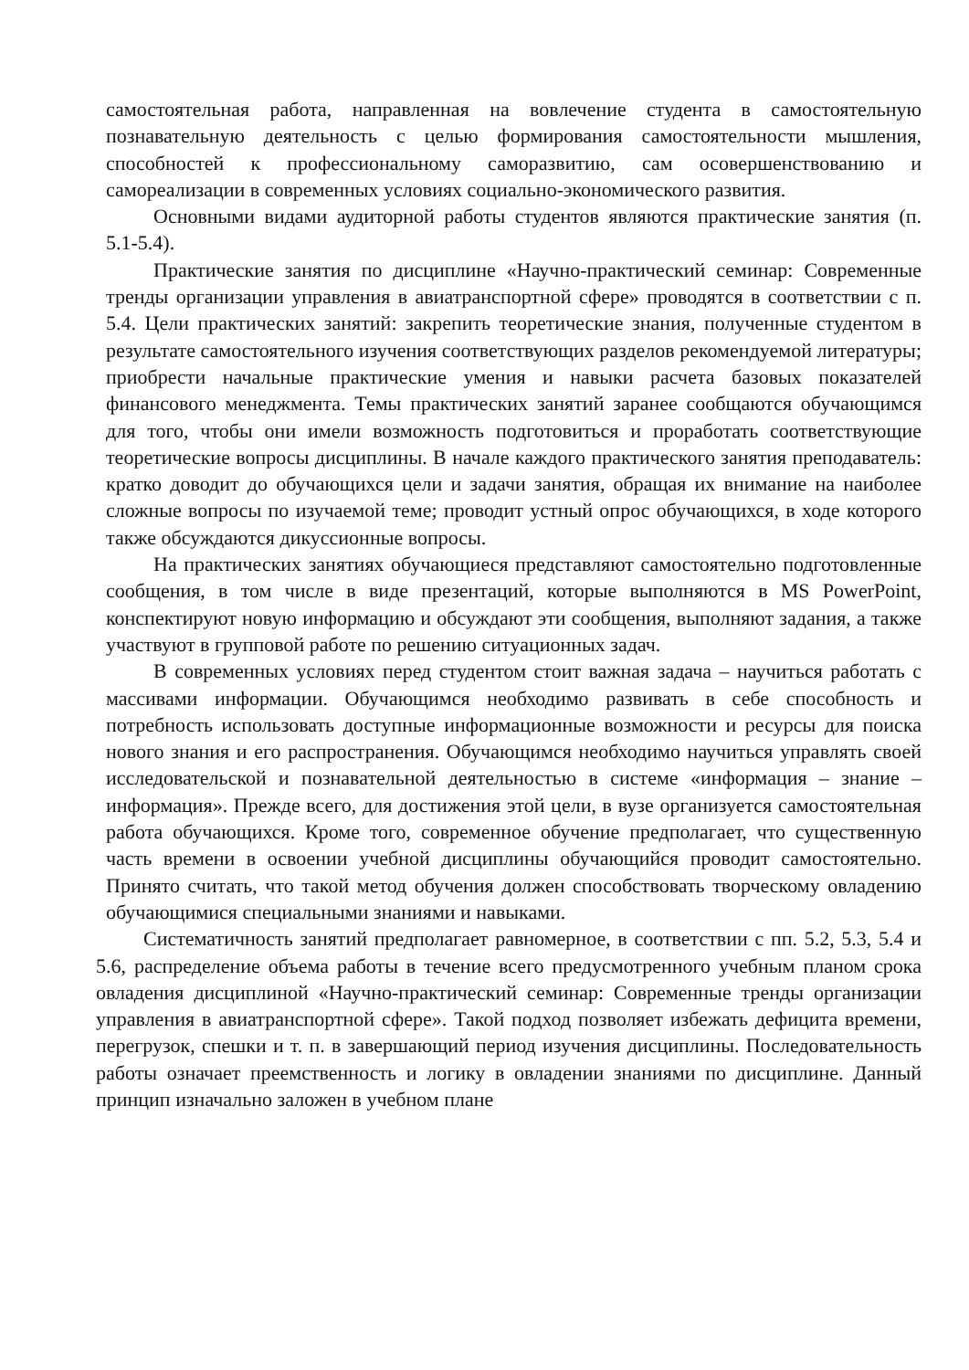самостоятельная работа, направленная на вовлечение студента в самостоятельную познавательную деятельность с целью формирования самостоятельности мышления, способностей к профессиональному саморазвитию, сам осовершенствованию и самореализации в современных условиях социально-экономического развития.
Основными видами аудиторной работы студентов являются практические занятия (п. 5.1-5.4).
Практические занятия по дисциплине «Научно-практический семинар: Современные тренды организации управления в авиатранспортной сфере» проводятся в соответствии с п. 5.4. Цели практических занятий: закрепить теоретические знания, полученные студентом в результате самостоятельного изучения соответствующих разделов рекомендуемой литературы; приобрести начальные практические умения и навыки расчета базовых показателей финансового менеджмента. Темы практических занятий заранее сообщаются обучающимся для того, чтобы они имели возможность подготовиться и проработать соответствующие теоретические вопросы дисциплины. В начале каждого практического занятия преподаватель: кратко доводит до обучающихся цели и задачи занятия, обращая их внимание на наиболее сложные вопросы по изучаемой теме; проводит устный опрос обучающихся, в ходе которого также обсуждаются дикуссионные вопросы.
На практических занятиях обучающиеся представляют самостоятельно подготовленные сообщения, в том числе в виде презентаций, которые выполняются в MS PowerPoint, конспектируют новую информацию и обсуждают эти сообщения, выполняют задания, а также участвуют в групповой работе по решению ситуационных задач.
В современных условиях перед студентом стоит важная задача – научиться работать с массивами информации. Обучающимся необходимо развивать в себе способность и потребность использовать доступные информационные возможности и ресурсы для поиска нового знания и его распространения. Обучающимся необходимо научиться управлять своей исследовательской и познавательной деятельностью в системе «информация – знание – информация». Прежде всего, для достижения этой цели, в вузе организуется самостоятельная работа обучающихся. Кроме того, современное обучение предполагает, что существенную часть времени в освоении учебной дисциплины обучающийся проводит самостоятельно. Принято считать, что такой метод обучения должен способствовать творческому овладению обучающимися специальными знаниями и навыками.
Систематичность занятий предполагает равномерное, в соответствии с пп. 5.2, 5.3, 5.4 и 5.6, распределение объема работы в течение всего предусмотренного учебным планом срока овладения дисциплиной «Научно-практический семинар: Современные тренды организации управления в авиатранспортной сфере». Такой подход позволяет избежать дефицита времени, перегрузок, спешки и т. п. в завершающий период изучения дисциплины. Последовательность работы означает преемственность и логику в овладении знаниями по дисциплине. Данный принцип изначально заложен в учебном плане